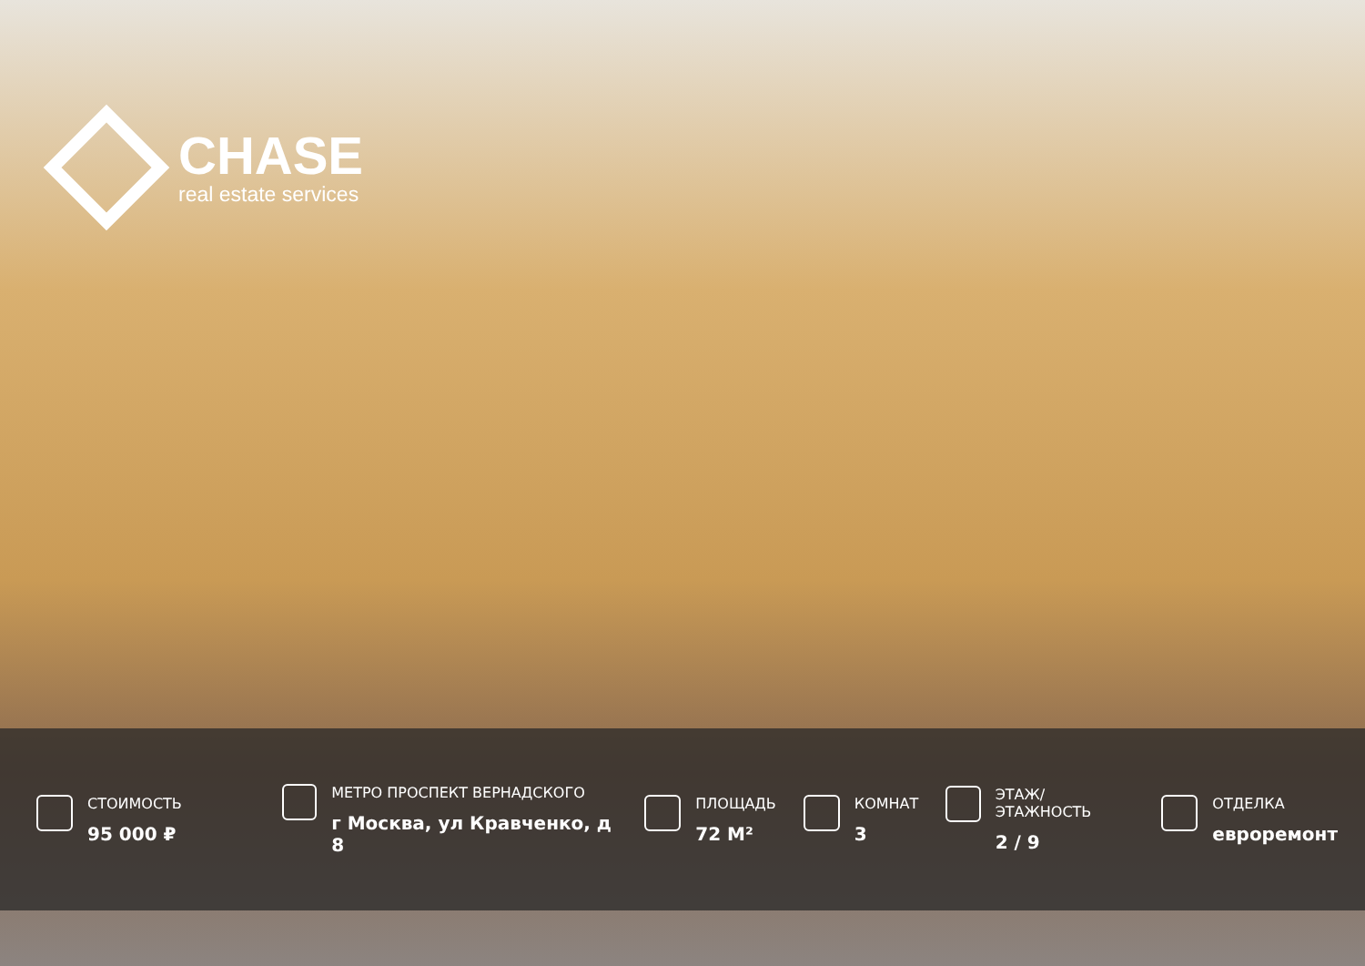CHASE
real estate services
СТОИМОСТЬ
95 000 ₽
МЕТРО ПРОСПЕКТ ВЕРНАДСКОГО
г Москва, ул Кравченко, д 8
ПЛОЩАДЬ
72 М²
КОМНАТ
3
ЭТАЖ/ЭТАЖНОСТЬ
2 / 9
ОТДЕЛКА
евроремонт